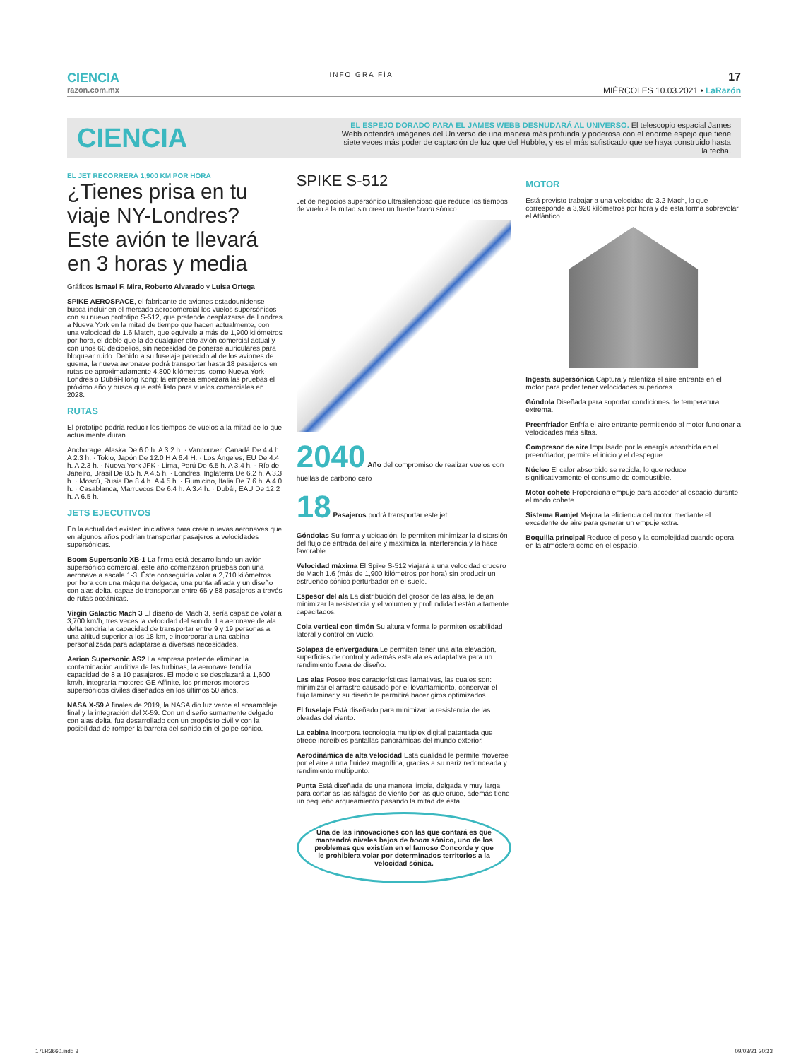CIENCIA
razon.com.mx
INFO GRA FÍA
17
MIÉRCOLES 10.03.2021 • LaRazón
CIENCIA
EL ESPEJO DORADO PARA EL JAMES WEBB DESNUDARÁ AL UNIVERSO. El telescopio espacial James Webb obtendrá imágenes del Universo de una manera más profunda y poderosa con el enorme espejo que tiene siete veces más poder de captación de luz que del Hubble, y es el más sofisticado que se haya construido hasta la fecha.
EL JET RECORRERÁ 1,900 KM POR HORA
¿Tienes prisa en tu viaje NY-Londres? Este avión te llevará en 3 horas y media
Gráficos Ismael F. Mira, Roberto Alvarado y Luisa Ortega
SPIKE AEROSPACE, el fabricante de aviones estadounidense busca incluir en el mercado aerocomercial los vuelos supersónicos con su nuevo prototipo S-512, que pretende desplazarse de Londres a Nueva York en la mitad de tiempo que hacen actualmente, con una velocidad de 1.6 Match, que equivale a más de 1,900 kilómetros por hora, el doble que la de cualquier otro avión comercial actual y con unos 60 decibelios, sin necesidad de ponerse auriculares para bloquear ruido. Debido a su fuselaje parecido al de los aviones de guerra, la nueva aeronave podrá transportar hasta 18 pasajeros en rutas de aproximadamente 4,800 kilómetros, como Nueva York-Londres o Dubái-Hong Kong; la empresa empezará las pruebas el próximo año y busca que esté listo para vuelos comerciales en 2028.
RUTAS
El prototipo podría reducir los tiempos de vuelos a la mitad de lo que actualmente duran.
Anchorage, Alaska De 6.0 h. A 3.2 h. · Vancouver, Canadá De 4.4 h. A 2.3 h. · Tokio, Japón De 12.0 H A 6.4 H. · Los Ángeles, EU De 4.4 h. A 2.3 h. · Nueva York JFK · Lima, Perú De 6.5 h. A 3.4 h. · Río de Janeiro, Brasil De 8.5 h. A 4.5 h. · Londres, Inglaterra De 6.2 h. A 3.3 h. · Moscú, Rusia De 8.4 h. A 4.5 h. · Fiumicino, Italia De 7.6 h. A 4.0 h. · Casablanca, Marruecos De 6.4 h. A 3.4 h. · Dubái, EAU De 12.2 h. A 6.5 h.
JETS EJECUTIVOS
En la actualidad existen iniciativas para crear nuevas aeronaves que en algunos años podrían transportar pasajeros a velocidades supersónicas.
Boom Supersonic XB-1 La firma está desarrollando un avión supersónico comercial, este año comenzaron pruebas con una aeronave a escala 1-3. Éste conseguiría volar a 2,710 kilómetros por hora con una máquina delgada, una punta afilada y un diseño con alas delta, capaz de transportar entre 65 y 88 pasajeros a través de rutas oceánicas.
Virgin Galactic Mach 3 El diseño de Mach 3, sería capaz de volar a 3,700 km/h, tres veces la velocidad del sonido. La aeronave de ala delta tendría la capacidad de transportar entre 9 y 19 personas a una altitud superior a los 18 km, e incorporaría una cabina personalizada para adaptarse a diversas necesidades.
Aerion Supersonic AS2 La empresa pretende eliminar la contaminación auditiva de las turbinas, la aeronave tendría capacidad de 8 a 10 pasajeros. El modelo se desplazará a 1,600 km/h, integraría motores GE Affinite, los primeros motores supersónicos civiles diseñados en los últimos 50 años.
NASA X-59 A finales de 2019, la NASA dio luz verde al ensamblaje final y la integración del X-59. Con un diseño sumamente delgado con alas delta, fue desarrollado con un propósito civil y con la posibilidad de romper la barrera del sonido sin el golpe sónico.
SPIKE S-512
Jet de negocios supersónico ultrasilencioso que reduce los tiempos de vuelo a la mitad sin crear un fuerte boom sónico.
2040 Año del compromiso de realizar vuelos con huellas de carbono cero
18 Pasajeros podrá transportar este jet
Góndolas Su forma y ubicación, le permiten minimizar la distorsión del flujo de entrada del aire y maximiza la interferencia y la hace favorable.
Velocidad máxima El Spike S-512 viajará a una velocidad crucero de Mach 1.6 (más de 1,900 kilómetros por hora) sin producir un estruendo sónico perturbador en el suelo.
Espesor del ala La distribución del grosor de las alas, le dejan minimizar la resistencia y el volumen y profundidad están altamente capacitados.
Cola vertical con timón Su altura y forma le permiten estabilidad lateral y control en vuelo.
Solapas de envergadura Le permiten tener una alta elevación, superficies de control y además esta ala es adaptativa para un rendimiento fuera de diseño.
Las alas Posee tres características llamativas, las cuales son: minimizar el arrastre causado por el levantamiento, conservar el flujo laminar y su diseño le permitirá hacer giros optimizados.
El fuselaje Está diseñado para minimizar la resistencia de las oleadas del viento.
La cabina Incorpora tecnología multiplex digital patentada que ofrece increíbles pantallas panorámicas del mundo exterior.
Aerodinámica de alta velocidad Esta cualidad le permite moverse por el aire a una fluidez magnífica, gracias a su nariz redondeada y rendimiento multipunto.
Punta Está diseñada de una manera limpia, delgada y muy larga para cortar as las ráfagas de viento por las que cruce, además tiene un pequeño arqueamiento pasando la mitad de ésta.
Una de las innovaciones con las que contará es que mantendrá niveles bajos de boom sónico, uno de los problemas que existían en el famoso Concorde y que le prohibiera volar por determinados territorios a la velocidad sónica.
MOTOR
Está previsto trabajar a una velocidad de 3.2 Mach, lo que corresponde a 3,920 kilómetros por hora y de esta forma sobrevolar el Atlántico.
Ingesta supersónica Captura y ralentiza el aire entrante en el motor para poder tener velocidades superiores.
Góndola Diseñada para soportar condiciones de temperatura extrema.
Preenfriador Enfría el aire entrante permitiendo al motor funcionar a velocidades más altas.
Compresor de aire Impulsado por la energía absorbida en el preenfriador, permite el inicio y el despegue.
Núcleo El calor absorbido se recicla, lo que reduce significativamente el consumo de combustible.
Motor cohete Proporciona empuje para acceder al espacio durante el modo cohete.
Sistema Ramjet Mejora la eficiencia del motor mediante el excedente de aire para generar un empuje extra.
Boquilla principal Reduce el peso y la complejidad cuando opera en la atmósfera como en el espacio.
17LR3660.indd 3 09/03/21 20:33